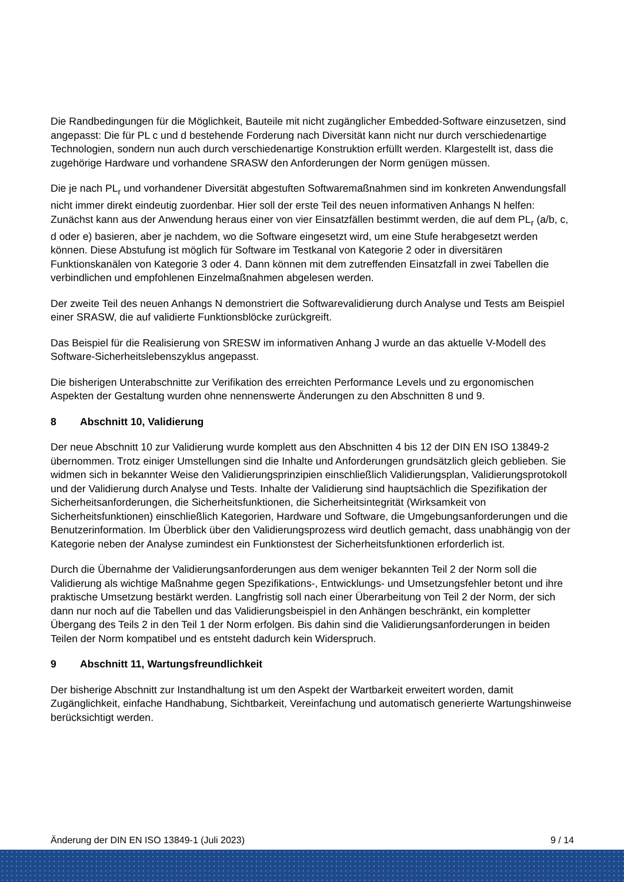Die Randbedingungen für die Möglichkeit, Bauteile mit nicht zugänglicher Embedded-Software einzusetzen, sind angepasst: Die für PL c und d bestehende Forderung nach Diversität kann nicht nur durch verschiedenartige Technologien, sondern nun auch durch verschiedenartige Konstruktion erfüllt werden. Klargestellt ist, dass die zugehörige Hardware und vorhandene SRASW den Anforderungen der Norm genügen müssen.
Die je nach PL<sub>r</sub> und vorhandener Diversität abgestuften Softwaremaßnahmen sind im konkreten Anwendungsfall nicht immer direkt eindeutig zuordenbar. Hier soll der erste Teil des neuen informativen Anhangs N helfen: Zunächst kann aus der Anwendung heraus einer von vier Einsatzfällen bestimmt werden, die auf dem PL<sub>r</sub> (a/b, c, d oder e) basieren, aber je nachdem, wo die Software eingesetzt wird, um eine Stufe herabgesetzt werden können. Diese Abstufung ist möglich für Software im Testkanal von Kategorie 2 oder in diversitären Funktionskanälen von Kategorie 3 oder 4. Dann können mit dem zutreffenden Einsatzfall in zwei Tabellen die verbindlichen und empfohlenen Einzelmaßnahmen abgelesen werden.
Der zweite Teil des neuen Anhangs N demonstriert die Softwarevalidierung durch Analyse und Tests am Beispiel einer SRASW, die auf validierte Funktionsblöcke zurückgreift.
Das Beispiel für die Realisierung von SRESW im informativen Anhang J wurde an das aktuelle V-Modell des Software-Sicherheitslebenszyklus angepasst.
Die bisherigen Unterabschnitte zur Verifikation des erreichten Performance Levels und zu ergonomischen Aspekten der Gestaltung wurden ohne nennenswerte Änderungen zu den Abschnitten 8 und 9.
8 Abschnitt 10, Validierung
Der neue Abschnitt 10 zur Validierung wurde komplett aus den Abschnitten 4 bis 12 der DIN EN ISO 13849-2 übernommen. Trotz einiger Umstellungen sind die Inhalte und Anforderungen grundsätzlich gleich geblieben. Sie widmen sich in bekannter Weise den Validierungsprinzipien einschließlich Validierungsplan, Validierungsprotokoll und der Validierung durch Analyse und Tests. Inhalte der Validierung sind hauptsächlich die Spezifikation der Sicherheitsanforderungen, die Sicherheitsfunktionen, die Sicherheitsintegrität (Wirksamkeit von Sicherheitsfunktionen) einschließlich Kategorien, Hardware und Software, die Umgebungsanforderungen und die Benutzerinformation. Im Überblick über den Validierungsprozess wird deutlich gemacht, dass unabhängig von der Kategorie neben der Analyse zumindest ein Funktionstest der Sicherheitsfunktionen erforderlich ist.
Durch die Übernahme der Validierungsanforderungen aus dem weniger bekannten Teil 2 der Norm soll die Validierung als wichtige Maßnahme gegen Spezifikations-, Entwicklungs- und Umsetzungsfehler betont und ihre praktische Umsetzung bestärkt werden. Langfristig soll nach einer Überarbeitung von Teil 2 der Norm, der sich dann nur noch auf die Tabellen und das Validierungsbeispiel in den Anhängen beschränkt, ein kompletter Übergang des Teils 2 in den Teil 1 der Norm erfolgen. Bis dahin sind die Validierungsanforderungen in beiden Teilen der Norm kompatibel und es entsteht dadurch kein Widerspruch.
9 Abschnitt 11, Wartungsfreundlichkeit
Der bisherige Abschnitt zur Instandhaltung ist um den Aspekt der Wartbarkeit erweitert worden, damit Zugänglichkeit, einfache Handhabung, Sichtbarkeit, Vereinfachung und automatisch generierte Wartungshinweise berücksichtigt werden.
Änderung der DIN EN ISO 13849-1 (Juli 2023) 9 / 14